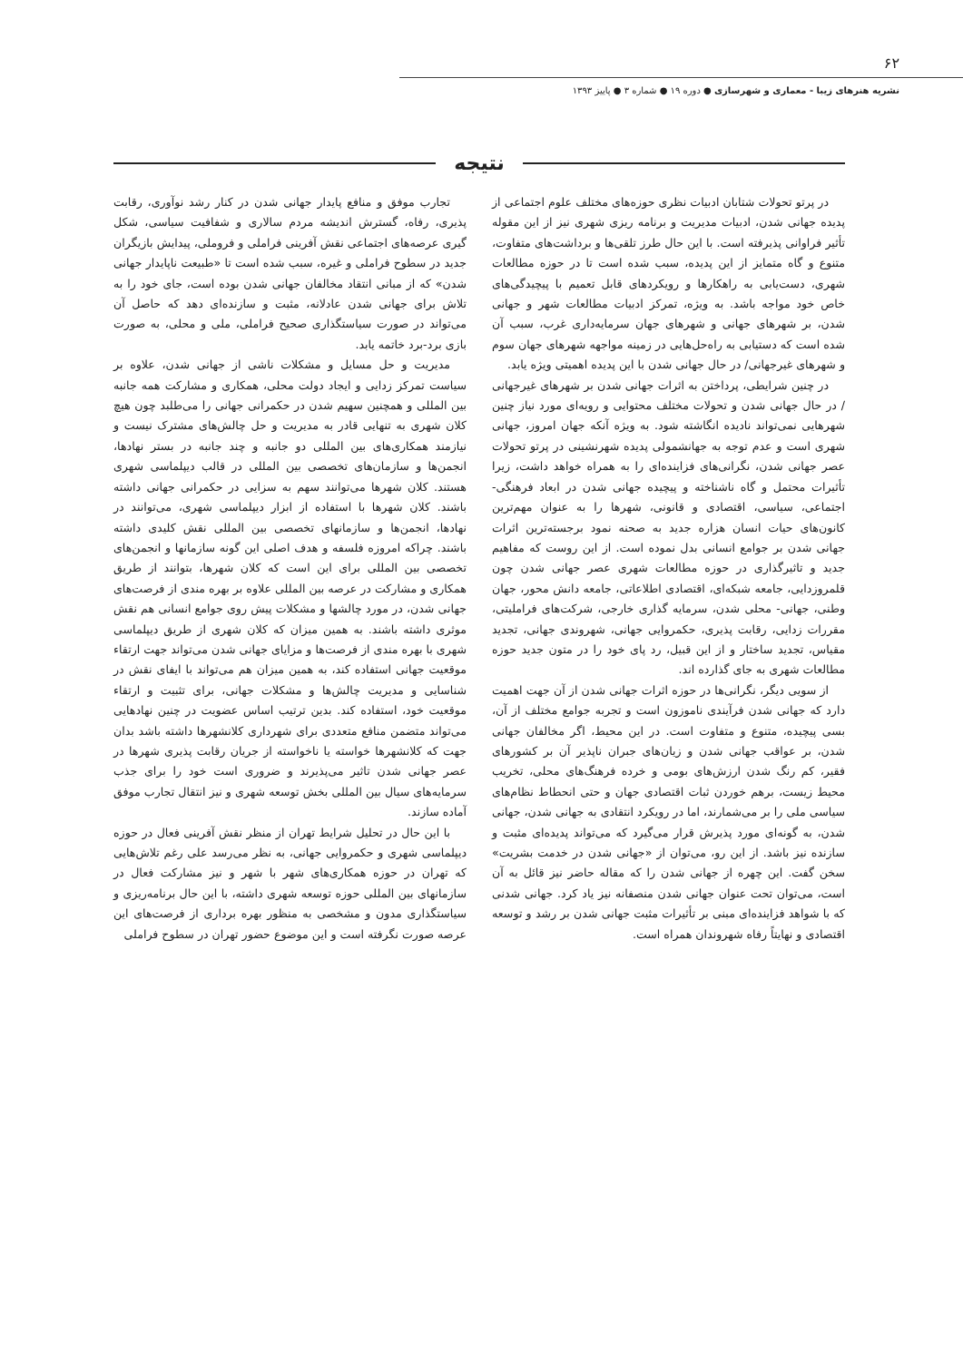۶۲
نشریه هنرهای زیبا - معماری و شهرسازی ● دوره ۱۹ ● شماره ۳ ● پاییز ۱۳۹۳
نتیجه
در پرتو تحولات شتابان ادبیات نظری حوزه‌های مختلف علوم اجتماعی از پدیده جهانی شدن، ادبیات مدیریت و برنامه ریزی شهری نیز از این مقوله تأثیر فراوانی پذیرفته است. با این حال طرز تلقی‌ها و برداشت‌های متفاوت، متنوع و گاه متمایز از این پدیده، سبب شده است تا در حوزه مطالعات شهری، دست‌یابی به راهکارها و رویکردهای قابل تعمیم با پیچیدگی‌های خاص خود مواجه باشد. به ویژه، تمرکز ادبیات مطالعات شهر و جهانی شدن، بر شهرهای جهانی و شهرهای جهان سرمایه‌داری غرب، سبب آن شده است که دستیابی به راه‌حل‌هایی در زمینه مواجهه شهرهای جهان سوم و شهرهای غیرجهانی/ در حال جهانی شدن با این پدیده اهمیتی ویژه یابد.
در چنین شرایطی، پرداختن به اثرات جهانی شدن بر شهرهای غیرجهانی / در حال جهانی شدن و تحولات مختلف محتوایی و رویه‌ای مورد نیاز چنین شهرهایی نمی‌تواند نادیده انگاشته شود. به ویژه آنکه جهان امروز، جهانی شهری است و عدم توجه به جهانشمولی پدیده شهرنشینی در پرتو تحولات عصر جهانی شدن، نگرانی‌های فزاینده‌ای را به همراه خواهد داشت، زیرا تأثیرات محتمل و گاه ناشناخته و پیچیده جهانی شدن در ابعاد فرهنگی-اجتماعی، سیاسی، اقتصادی و قانونی، شهرها را به عنوان مهم‌ترین کانون‌های حیات انسان هزاره جدید به صحنه نمود برجسته‌ترین اثرات جهانی شدن بر جوامع انسانی بدل نموده است. از این روست که مفاهیم جدید و تاثیرگذاری در حوزه مطالعات شهری عصر جهانی شدن چون قلمروزدایی، جامعه شبکه‌ای، اقتصادی اطلاعاتی، جامعه دانش محور، جهان وطنی، جهانی- محلی شدن، سرمایه گذاری خارجی، شرکت‌های فراملیتی، مقررات زدایی، رقابت پذیری، حکمروایی جهانی، شهروندی جهانی، تجدید مقیاس، تجدید ساختار و از این قبیل، رد پای خود را در متون جدید حوزه مطالعات شهری به جای گذارده اند.
از سویی دیگر، نگرانی‌ها در حوزه اثرات جهانی شدن از آن جهت اهمیت دارد که جهانی شدن فرآیندی ناموزون است و تجربه جوامع مختلف از آن، بسی پیچیده، متنوع و متفاوت است. در این محیط، اگر مخالفان جهانی شدن، بر عواقب جهانی شدن و زیان‌های جبران ناپذیر آن بر کشورهای فقیر، کم رنگ شدن ارزش‌های بومی و خرده فرهنگ‌های محلی، تخریب محیط زیست، برهم خوردن ثبات اقتصادی جهان و حتی انحطاط نظام‌های سیاسی ملی را بر می‌شمارند، اما در رویکرد انتقادی به جهانی شدن، جهانی شدن، به گونه‌ای مورد پذیرش قرار می‌گیرد که می‌تواند پدیده‌ای مثبت و سازنده نیز باشد. از این رو، می‌توان از «جهانی شدن در خدمت بشریت» سخن گفت. این چهره از جهانی شدن را که مقاله حاضر نیز قائل به آن است، می‌توان تحت عنوان جهانی شدن منصفانه نیز یاد کرد. جهانی شدنی که با شواهد فزاینده‌ای مبنی بر تأثیرات مثبت جهانی شدن بر رشد و توسعه اقتصادی و نهایتاً رفاه شهروندان همراه است.
تجارب موفق و منافع پایدار جهانی شدن در کنار رشد نوآوری، رقابت پذیری، رفاه، گسترش اندیشه مردم سالاری و شفافیت سیاسی، شکل گیری عرصه‌های اجتماعی نقش آفرینی فراملی و فروملی، پیدایش بازیگران جدید در سطوح فراملی و غیره، سبب شده است تا «طبیعت ناپایدار جهانی شدن» که از مبانی انتقاد مخالفان جهانی شدن بوده است، جای خود را به تلاش برای جهانی شدن عادلانه، مثبت و سازنده‌ای دهد که حاصل آن می‌تواند در صورت سیاستگذاری صحیح فراملی، ملی و محلی، به صورت بازی برد-برد خاتمه یابد.
مدیریت و حل مسایل و مشکلات ناشی از جهانی شدن، علاوه بر سیاست تمرکز زدایی و ایجاد دولت محلی، همکاری و مشارکت همه جانبه بین المللی و همچنین سهیم شدن در حکمرانی جهانی را می‌طلبد چون هیچ کلان شهری به تنهایی قادر به مدیریت و حل چالش‌های مشترک نیست و نیازمند همکاری‌های بین المللی دو جانبه و چند جانبه در بستر نهادها، انجمن‌ها و سازمان‌های تخصصی بین المللی در قالب دیپلماسی شهری هستند. کلان شهرها می‌توانند سهم به سزایی در حکمرانی جهانی داشته باشند. کلان شهرها با استفاده از ابزار دیپلماسی شهری، می‌توانند در نهادها، انجمن‌ها و سازمانهای تخصصی بین المللی نقش کلیدی داشته باشند. چراکه امروزه فلسفه و هدف اصلی این گونه سازمانها و انجمن‌های تخصصی بین المللی برای این است که کلان شهرها، بتوانند از طریق همکاری و مشارکت در عرصه بین المللی علاوه بر بهره مندی از فرصت‌های جهانی شدن، در مورد چالشها و مشکلات پیش روی جوامع انسانی هم نقش موثری داشته باشند. به همین میزان که کلان شهری از طریق دیپلماسی شهری با بهره مندی از فرصت‌ها و مزایای جهانی شدن می‌تواند جهت ارتقاء موقعیت جهانی استفاده کند، به همین میزان هم می‌تواند با ایفای نقش در شناسایی و مدیریت چالش‌ها و مشکلات جهانی، برای تثبیت و ارتقاء موقعیت خود، استفاده کند. بدین ترتیب اساس عضویت در چنین نهادهایی می‌تواند متضمن منافع متعددی برای شهرداری کلانشهرها داشته باشد بدان جهت که کلانشهرها خواسته یا ناخواسته از جریان رقابت پذیری شهرها در عصر جهانی شدن تاثیر می‌پذیرند و ضروری است خود را برای جذب سرمایه‌های سیال بین المللی بخش توسعه شهری و نیز انتقال تجارب موفق آماده سازند.
با این حال در تحلیل شرایط تهران از منظر نقش آفرینی فعال در حوزه دیپلماسی شهری و حکمروایی جهانی، به نظر می‌رسد علی رغم تلاش‌هایی که تهران در حوزه همکاری‌های شهر با شهر و نیز مشارکت فعال در سازمانهای بین المللی حوزه توسعه شهری داشته، با این حال برنامه‌ریزی و سیاستگذاری مدون و مشخصی به منظور بهره برداری از فرصت‌های این عرصه صورت نگرفته است و این موضوع حضور تهران در سطوح فراملی